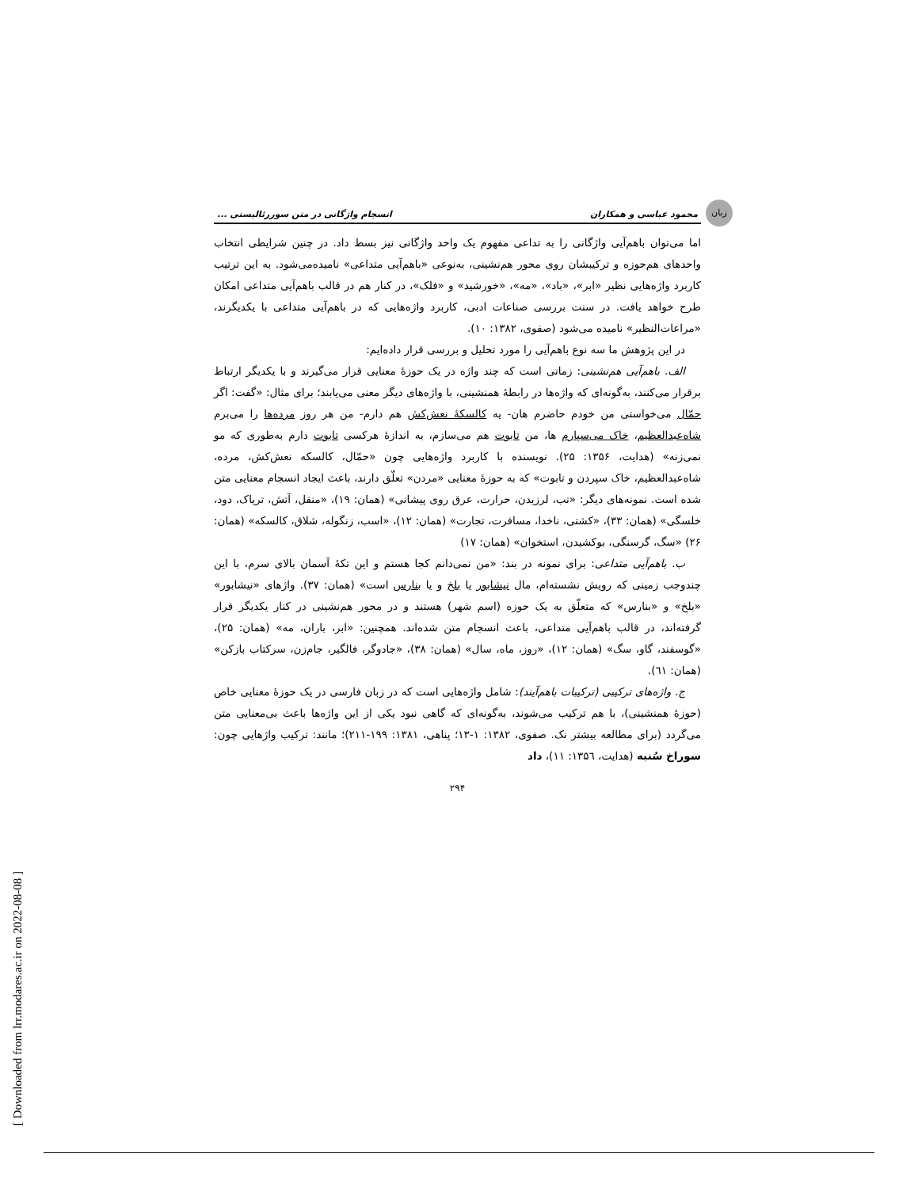[ Downloaded from lrr.modares.ac.ir on 2022-08-08 ]
زبان
محمود عباسی و همکاران انسجام واژگانی در متن سوررئالیستی ...
اما می‌توان باهم‌آیی واژگانی را به تداعی مفهوم یک واحد واژگانی نیز بسط داد. در چنین شرایطی انتخاب واحدهای هم‌حوزه و ترکیبشان روی محور هم‌نشینی، به‌نوعی «باهم‌آیی متداعی» نامیده‌می‌شود. به این ترتیب کاربرد واژه‌هایی نظیر «ابر»، «باد»، «مه»، «خورشید» و «فلک»، در کنار هم در قالب باهم‌آیی متداعی امکان طرح خواهد یافت. در سنت بررسی صناعات ادبی، کاربرد واژه‌هایی که در باهم‌آیی متداعی با یکدیگرند، «مراعات‌النظیر» نامیده می‌شود (صفوی، ۱۳۸۲: ۱۰).
در این پژوهش ما سه نوع باهم‌آیی را مورد تحلیل و بررسی قرار داده‌ایم:
الف. باهم‌آیی هم‌نشینی: زمانی است که چند واژه در یک حوزهٔ معنایی قرار می‌گیرند و با یکدیگر ارتباط برقرار می‌کنند، به‌گونه‌ای که واژه‌ها در رابطهٔ همنشینی، با واژه‌های دیگر معنی می‌یابند؛ برای مثال: «گفت: اگر حمّال می‌خواستی من خودم حاضرم هان- یه کالسکهٔ نعش‌کش هم دارم- من هر روز مرده‌ها را می‌برم شاه‌عبدالعظیم، خاک می‌سپارم ها، من تابوت هم می‌سازم، به اندازهٔ هرکسی تابوت دارم به‌طوری که مو نمی‌زنه» (هدایت، ۱۳۵۶: ۲۵). نویسنده با کاربرد واژه‌هایی چون «حمّال، کالسکه نعش‌کش، مرده، شاه‌عبدالعظیم، خاک سپردن و تابوت» که به حوزهٔ معنایی «مردن» تعلّق دارند، باعث ایجاد انسجام معنایی متن شده است. نمونه‌های دیگر: «تب، لرزیدن، حرارت، عرق روی پیشانی» (همان: ۱۹)، «منقل، آتش، تریاک، دود، خلسگی» (همان: ۳۳)، «کشتی، ناخدا، مسافرت، تجارت» (همان: ۱۲)، «اسب، زنگوله، شلاق، کالسکه» (همان: ۲۶) «سگ، گرسنگی، بوکشیدن، استخوان» (همان: ۱۷)
ب. باهم‌آیی متداعی: برای نمونه در بند: «من نمی‌دانم کجا هستم و این تکهٔ آسمان بالای سرم، با این چندوجب زمینی که رویش نشسته‌ام، مال نیشابور یا بلخ و یا بنارس است» (همان: ۳۷). واژهای «نیشابور» «بلخ» و «بنارس» که متعلّق به یک حوزه (اسم شهر) هستند و در محور هم‌نشینی در کنار یکدیگر قرار گرفته‌اند، در قالب باهم‌آیی متداعی، باعث انسجام متن شده‌اند. همچنین: «ابر، باران، مه» (همان: ۲۵)، «گوسفند، گاو، سگ» (همان: ۱۲)، «روز، ماه، سال» (همان: ۳۸)، «جادوگر، فالگیر، جام‌زن، سرکتاب بازکن» (همان: ٦۱).
ج. واژه‌های ترکیبی (ترکیبات باهم‌آیند): شامل واژه‌هایی است که در زبان فارسی در یک حوزهٔ معنایی خاص (حوزهٔ همنشینی)، با هم ترکیب می‌شوند، به‌گونه‌ای که گاهی نبود یکی از این واژه‌ها باعث بی‌معنایی متن می‌گردد (برای مطالعه بیشتر نک. صفوی، ۱۳۸۲: ۱-۱۳؛ پناهی، ۱۳۸۱: ۱۹۹-۲۱۱)؛ مانند: ترکیب واژهایی چون: سوراخ سُنبه (هدایت، ۱۳۵٦: ۱۱)، داد
۲۹۴